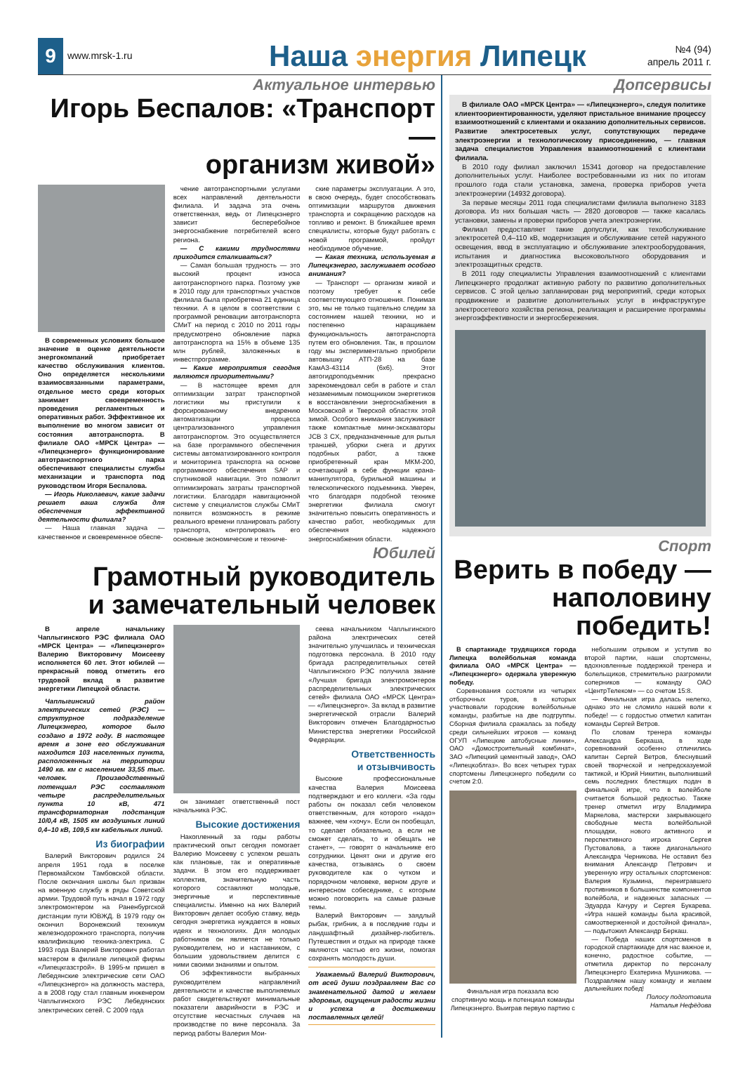9
www.mrsk-1.ru
Наша энергия Липецк
№4 (94)
апрель 2011 г.
Актуальное интервью
Игорь Беспалов: «Транспорт —
организм живой»
В современных условиях большое значение в оценке деятельности энергокомпаний приобретает качество обслуживания клиентов. Оно определяется несколькими взаимосвязанными параметрами, отдельное место среди которых занимает своевременность проведения регламентных и оперативных работ. Эффективное их выполнение во многом зависит от состояния автотранспорта. В филиале ОАО «МРСК Центра» — «Липецкэнерго» функционирование автотранспортного парка обеспечивают специалисты службы механизации и транспорта под руководством Игоря Беспалова.
— Игорь Николаевич, какие задачи решает ваша служба для обеспечения эффективной деятельности филиала?
— Наша главная задача — качественное и своевременное обеспе-
чение автотранспортными услугами всех направлений деятельности филиала. И задача эта очень ответственная, ведь от Липецкэнерго зависит бесперебойное энергоснабжение потребителей всего региона.
— С какими трудностями приходится сталкиваться?
— Самая большая трудность — это высокий процент износа автотранспортного парка. Поэтому уже в 2010 году для транспортных участков филиала была приобретена 21 единица техники. А в целом в соответствии с программой реновации автотранспорта СМиТ на период с 2010 по 2011 годы предусмотрено обновление парка автотранспорта на 15% в объеме 135 млн рублей, заложенных в инвестпрограмме.
— Какие мероприятия сегодня являются приоритетными?
— В настоящее время для оптимизации затрат транспортной логистики мы приступили к форсированному внедрению автоматизации процесса централизованного управления автотранспортом. Это осуществляется на базе программного обеспечения системы автоматизированного контроля и мониторинга транспорта на основе программного обеспечения SAP и спутниковой навигации. Это позволит оптимизировать затраты транспортной логистики. Благодаря навигационной системе у специалистов службы СМиТ появится возможность в режиме реального времени планировать работу транспорта, контролировать его основные экономические и техниче-
ские параметры эксплуатации. А это, в свою очередь, будет способствовать оптимизации маршрутов движения транспорта и сокращению расходов на топливо и ремонт. В ближайшее время специалисты, которые будут работать с новой программой, пройдут необходимое обучение.
— Какая техника, используемая в Липецкэнерго, заслуживает особого внимания?
— Транспорт — организм живой и поэтому требует к себе соответствующего отношения. Понимая это, мы не только тщательно следим за состоянием нашей техники, но и постепенно наращиваем функциональность автотранспорта путем его обновления. Так, в прошлом году мы экспериментально приобрели автовышку АТП-28 на базе КамАЗ-43114 (6х6). Этот автогидроподъемник прекрасно зарекомендовал себя в работе и стал незаменимым помощником энергетиков в восстановлении энергоснабжения в Московской и Тверской областях этой зимой. Особого внимания заслуживают также компактные мини-экскаваторы JCB 3 CX, предназначенные для рытья траншей, уборки снега и других подобных работ, а также приобретенный кран МКМ-200, сочетающий в себе функции крана-манипулятора, бурильной машины и телескопического подъемника. Уверен, что благодаря подобной технике энергетики филиала смогут значительно повысить оперативность и качество работ, необходимых для обеспечения надежного энергоснабжения области.
Юбилей
Грамотный руководитель
и замечательный человек
В апреле начальнику Чаплыгинского РЭС филиала ОАО «МРСК Центра» — «Липецкэнерго» Валерию Викторовичу Моисееву исполняется 60 лет. Этот юбилей — прекрасный повод отметить его трудовой вклад в развитие энергетики Липецкой области.
Чаплыгинский район электрических сетей (РЭС) — структурное подразделение Липецкэнерго, которое было создано в 1972 году. В настоящее время в зоне его обслуживания находится 103 населенных пункта, расположенных на территории 1490 кв. км с населением 33,55 тыс. человек. Производственный потенциал РЭС составляют четыре распределительных пункта 10 кВ, 471 трансформаторная подстанция 10/0,4 кВ, 1505 км воздушных линий 0,4–10 кВ, 109,5 км кабельных линий.
Из биографии
Валерий Викторович родился 24 апреля 1951 года в поселке Первомайском Тамбовской области. После окончания школы был призван на военную службу в ряды Советской армии. Трудовой путь начал в 1972 году электромонтером на Раненбургской дистанции пути ЮВЖД. В 1979 году он окончил Воронежский техникум железнодорожного транспорта, получив квалификацию техника-электрика. С 1993 года Валерий Викторович работал мастером в филиале липецкой фирмы «Липецкгазстрой». В 1995-м пришел в Лебедянские электрические сети ОАО «Липецкэнерго» на должность мастера, а в 2008 году стал главным инженером Чаплыгинского РЭС Лебедянских электрических сетей. С 2009 года
он занимает ответственный пост начальника РЭС.
Высокие достижения
Накопленный за годы работы практический опыт сегодня помогает Валерию Моисееву с успехом решать как плановые, так и оперативные задачи. В этом его поддерживает коллектив, значительную часть которого составляют молодые, энергичные и перспективные специалисты. Именно на них Валерий Викторович делает особую ставку, ведь сегодня энергетика нуждается в новых идеях и технологиях. Для молодых работников он является не только руководителем, но и наставником, с большим удовольствием делится с ними своими знаниями и опытом.
Об эффективности выбранных руководителем направлений деятельности и качестве выполняемых работ свидетельствуют минимальные показатели аварийности в РЭС и отсутствие несчастных случаев на производстве по вине персонала. За период работы Валерия Мои-
сеева начальником Чаплыгинского района электрических сетей значительно улучшилась и техническая подготовка персонала. В 2010 году бригада распределительных сетей Чаплыгинского РЭС получила звание «Лучшая бригада электромонтеров распределительных электрических сетей» филиала ОАО «МРСК Центра» — «Липецкэнерго». За вклад в развитие энергетической отрасли Валерий Викторович отмечен Благодарностью Министерства энергетики Российской Федерации.
Ответственность
и отзывчивость
Высокие профессиональные качества Валерия Моисеева подтверждают и его коллеги. «За годы работы он показал себя человеком ответственным, для которого «надо» важнее, чем «хочу». Если он пообещал, то сделает обязательно, а если не сможет сделать, то и обещать не станет», — говорят о начальнике его сотрудники. Ценят они и другие его качества, отзываясь о своем руководителе как о чутком и порядочном человеке, верном друге и интересном собеседнике, с которым можно поговорить на самые разные темы.
Валерий Викторович — заядлый рыбак, грибник, а в последние годы и ландшафтный дизайнер-любитель. Путешествия и отдых на природе также являются частью его жизни, помогая сохранять молодость души.
Уважаемый Валерий Викторович, от всей души поздравляем Вас со знаменательной датой и желаем здоровья, ощущения радости жизни и успеха в достижении поставленных целей!
Допсервисы
В филиале ОАО «МРСК Центра» — «Липецкэнерго», следуя политике клиентоориентированности, уделяют пристальное внимание процессу взаимоотношений с клиентами и оказанию дополнительных сервисов. Развитие электросетевых услуг, сопутствующих передаче электроэнергии и технологическому присоединению, — главная задача специалистов Управления взаимоотношений с клиентами филиала.
В 2010 году филиал заключил 15341 договор на предоставление дополнительных услуг. Наиболее востребованными из них по итогам прошлого года стали установка, замена, проверка приборов учета электроэнергии (14932 договора).
За первые месяцы 2011 года специалистами филиала выполнено 3183 договора. Из них большая часть — 2820 договоров — также касалась установки, замены и проверки приборов учета электроэнергии.
Филиал предоставляет такие допуслуги, как техобслуживание электросетей 0,4–110 кВ, модернизация и обслуживание сетей наружного освещения, ввод в эксплуатацию и обслуживание электрооборудования, испытания и диагностика высоковольтного оборудования и электрозащитных средств.
В 2011 году специалисты Управления взаимоотношений с клиентами Липецкэнерго продолжат активную работу по развитию дополнительных сервисов. С этой целью запланирован ряд мероприятий, среди которых продвижение и развитие дополнительных услуг в инфраструктуре электросетевого хозяйства региона, реализация и расширение программы энергоэффективности и энергосбережения.
Спорт
Верить в победу —
наполовину победить!
В спартакиаде трудящихся города Липецка волейбольная команда филиала ОАО «МРСК Центра» — «Липецкэнерго» одержала уверенную победу.
Соревнования состояли из четырех отборочных туров, в которых участвовали городские волейбольные команды, разбитые на две подгруппы. Сборная филиала сражалась за победу среди сильнейших игроков — команд ОГУП «Липецкие автобусные линии», ОАО «Домостроительный комбинат», ЗАО «Липецкий цементный завод», ОАО «Липецкоблгаз». Во всех четырех турах спортсмены Липецкэнерго победили со счетом 2:0.
Финальная игра показала всю спортивную мощь и потенциал команды Липецкэнерго. Выиграв первую партию с
небольшим отрывом и уступив во второй партии, наши спортсмены, вдохновленные поддержкой тренера и болельщиков, стремительно разгромили соперников — команду ОАО «ЦентрТелеком» — со счетом 15:8.
— Финальная игра далась нелегко, однако это не сломило нашей воли к победе! — с гордостью отметил капитан команды Сергей Ветров.
По словам тренера команды Александра Беркаша, в ходе соревнований особенно отличились капитан Сергей Ветров, блеснувший своей творческой и непредсказуемой тактикой, и Юрий Никитин, выполнивший семь последних блестящих подач в финальной игре, что в волейболе считается большой редкостью. Также тренер отметил игру Владимира Маркелова, мастерски закрывающего свободные места волейбольной площадки, нового активного и перспективного игрока Сергея Пустовалова, а также диагонального Александра Черникова. Не оставил без внимания Александр Петрович и уверенную игру остальных спортсменов: Валерия Кузьмина, переигравшего противников в большинстве компонентов волейбола, и надежных запасных — Эдуарда Качуру и Сергея Букарева. «Игра нашей команды была красивой, самоотверженной и достойной финала», — подытожил Александр Беркаш.
— Победа наших спортсменов в городской спартакиаде для нас важное и, конечно, радостное событие, — отметила директор по персоналу Липецкэнерго Екатерина Мушникова. — Поздравляем нашу команду и желаем дальнейших побед!
Полосу подготовила
Наталья Нефёдова